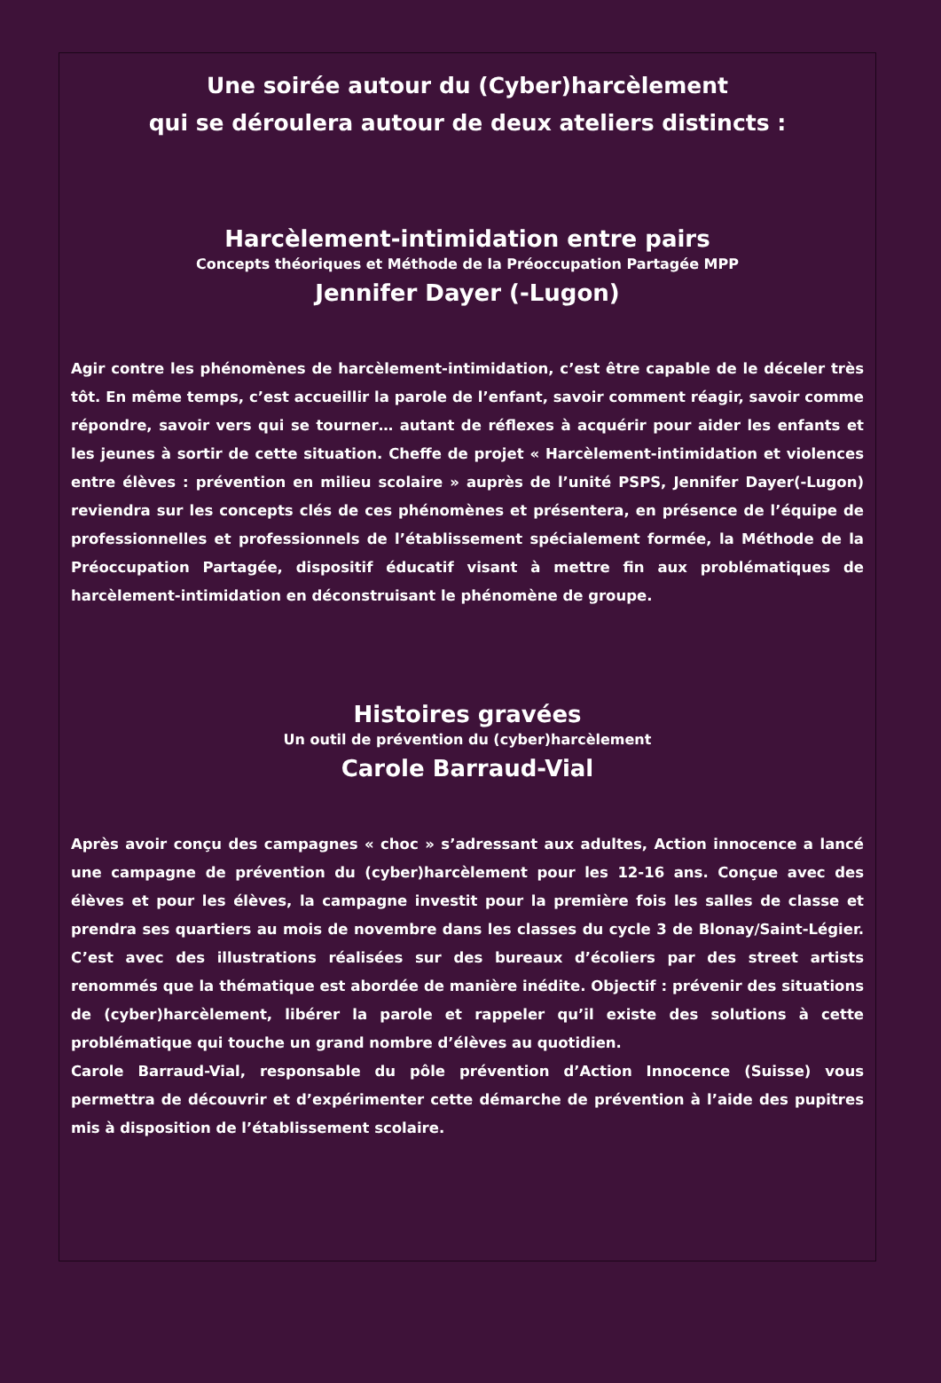Une soirée autour du (Cyber)harcèlement
qui se déroulera autour de deux ateliers distincts :
Harcèlement-intimidation entre pairs
Concepts théoriques et Méthode de la Préoccupation Partagée MPP
Jennifer Dayer (-Lugon)
Agir contre les phénomènes de harcèlement-intimidation, c’est être capable de le déceler très tôt. En même temps, c’est accueillir la parole de l’enfant, savoir comment réagir, savoir comme répondre, savoir vers qui se tourner… autant de réflexes à acquérir pour aider les enfants et les jeunes à sortir de cette situation. Cheffe de projet « Harcèlement-intimidation et violences entre élèves : prévention en milieu scolaire » auprès de l’unité PSPS, Jennifer Dayer(-Lugon) reviendra sur les concepts clés de ces phénomènes et présentera, en présence de l’équipe de professionnelles et professionnels de l’établissement spécialement formée, la Méthode de la Préoccupation Partagée, dispositif éducatif visant à mettre fin aux problématiques de harcèlement-intimidation en déconstruisant le phénomène de groupe.
Histoires gravées
Un outil de prévention du (cyber)harcèlement
Carole Barraud-Vial
Après avoir conçu des campagnes « choc » s’adressant aux adultes, Action innocence a lancé une campagne de prévention du (cyber)harcèlement pour les 12-16 ans. Conçue avec des élèves et pour les élèves, la campagne investit pour la première fois les salles de classe et prendra ses quartiers au mois de novembre dans les classes du cycle 3 de Blonay/Saint-Légier. C’est avec des illustrations réalisées sur des bureaux d’écoliers par des street artists renommés que la thématique est abordée de manière inédite. Objectif : prévenir des situations de (cyber)harcèlement, libérer la parole et rappeler qu’il existe des solutions à cette problématique qui touche un grand nombre d’élèves au quotidien.
Carole Barraud-Vial, responsable du pôle prévention d’Action Innocence (Suisse) vous permettra de découvrir et d’expérimenter cette démarche de prévention à l’aide des pupitres mis à disposition de l’établissement scolaire.